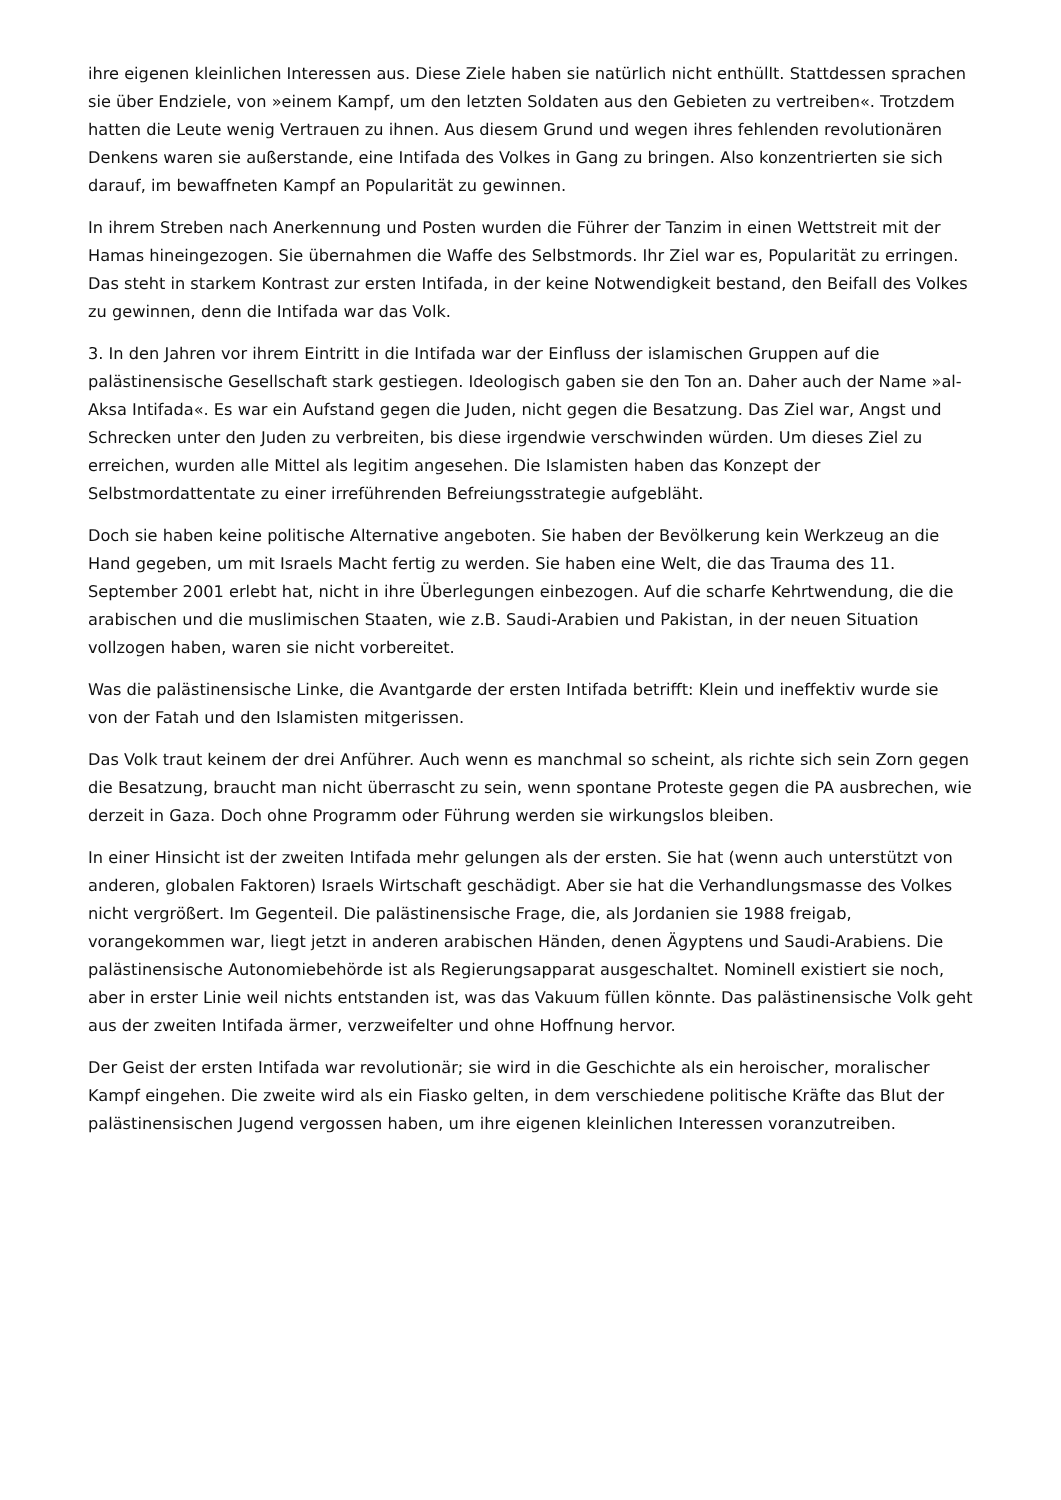ihre eigenen kleinlichen Interessen aus. Diese Ziele haben sie natürlich nicht enthüllt. Stattdessen sprachen sie über Endziele, von »einem Kampf, um den letzten Soldaten aus den Gebieten zu vertreiben«. Trotzdem hatten die Leute wenig Vertrauen zu ihnen. Aus diesem Grund und wegen ihres fehlenden revolutionären Denkens waren sie außerstande, eine Intifada des Volkes in Gang zu bringen. Also konzentrierten sie sich darauf, im bewaffneten Kampf an Popularität zu gewinnen.
In ihrem Streben nach Anerkennung und Posten wurden die Führer der Tanzim in einen Wettstreit mit der Hamas hineingezogen. Sie übernahmen die Waffe des Selbstmords. Ihr Ziel war es, Popularität zu erringen. Das steht in starkem Kontrast zur ersten Intifada, in der keine Notwendigkeit bestand, den Beifall des Volkes zu gewinnen, denn die Intifada war das Volk.
3. In den Jahren vor ihrem Eintritt in die Intifada war der Einfluss der islamischen Gruppen auf die palästinensische Gesellschaft stark gestiegen. Ideologisch gaben sie den Ton an. Daher auch der Name »al-Aksa Intifada«. Es war ein Aufstand gegen die Juden, nicht gegen die Besatzung. Das Ziel war, Angst und Schrecken unter den Juden zu verbreiten, bis diese irgendwie verschwinden würden. Um dieses Ziel zu erreichen, wurden alle Mittel als legitim angesehen. Die Islamisten haben das Konzept der Selbstmordattentate zu einer irreführenden Befreiungsstrategie aufgebläht.
Doch sie haben keine politische Alternative angeboten. Sie haben der Bevölkerung kein Werkzeug an die Hand gegeben, um mit Israels Macht fertig zu werden. Sie haben eine Welt, die das Trauma des 11. September 2001 erlebt hat, nicht in ihre Überlegungen einbezogen. Auf die scharfe Kehrtwendung, die die arabischen und die muslimischen Staaten, wie z.B. Saudi-Arabien und Pakistan, in der neuen Situation vollzogen haben, waren sie nicht vorbereitet.
Was die palästinensische Linke, die Avantgarde der ersten Intifada betrifft: Klein und ineffektiv wurde sie von der Fatah und den Islamisten mitgerissen.
Das Volk traut keinem der drei Anführer. Auch wenn es manchmal so scheint, als richte sich sein Zorn gegen die Besatzung, braucht man nicht überrascht zu sein, wenn spontane Proteste gegen die PA ausbrechen, wie derzeit in Gaza. Doch ohne Programm oder Führung werden sie wirkungslos bleiben.
In einer Hinsicht ist der zweiten Intifada mehr gelungen als der ersten. Sie hat (wenn auch unterstützt von anderen, globalen Faktoren) Israels Wirtschaft geschädigt. Aber sie hat die Verhandlungsmasse des Volkes nicht vergrößert. Im Gegenteil. Die palästinensische Frage, die, als Jordanien sie 1988 freigab, vorangekommen war, liegt jetzt in anderen arabischen Händen, denen Ägyptens und Saudi-Arabiens. Die palästinensische Autonomiebehörde ist als Regierungsapparat ausgeschaltet. Nominell existiert sie noch, aber in erster Linie weil nichts entstanden ist, was das Vakuum füllen könnte. Das palästinensische Volk geht aus der zweiten Intifada ärmer, verzweifelter und ohne Hoffnung hervor.
Der Geist der ersten Intifada war revolutionär; sie wird in die Geschichte als ein heroischer, moralischer Kampf eingehen. Die zweite wird als ein Fiasko gelten, in dem verschiedene politische Kräfte das Blut der palästinensischen Jugend vergossen haben, um ihre eigenen kleinlichen Interessen voranzutreiben.